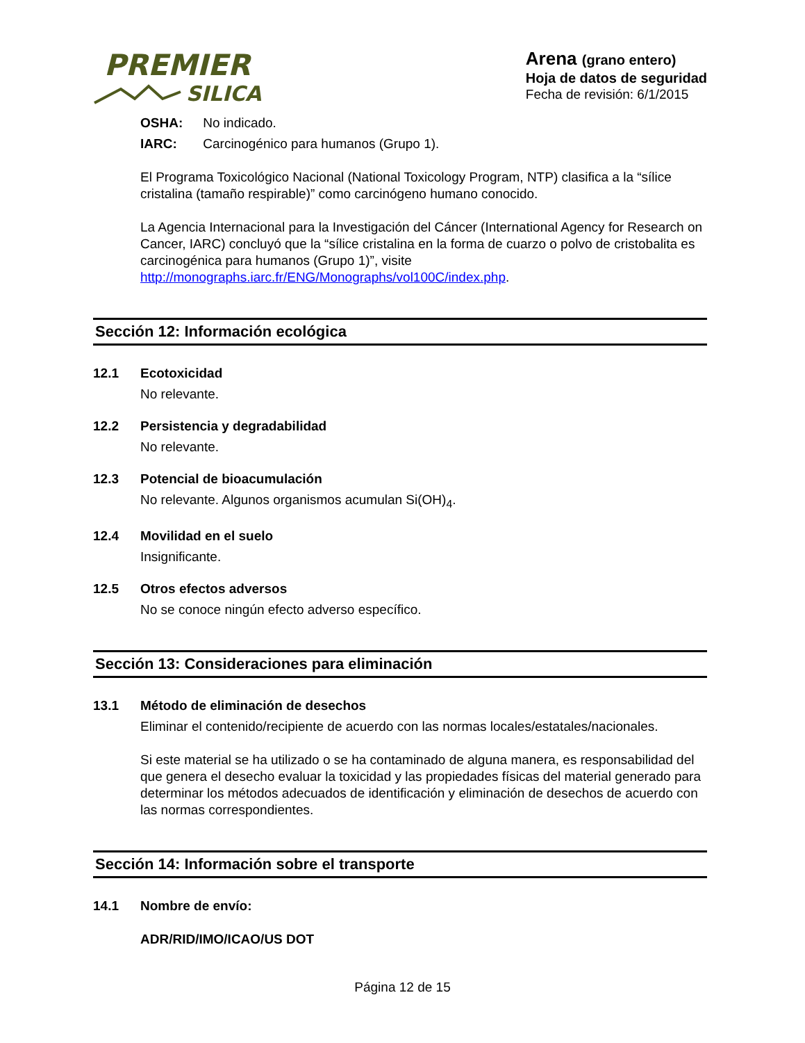PREMIER
SILICA
Arena (grano entero)
Hoja de datos de seguridad
Fecha de revisión: 6/1/2015
OSHA: No indicado.
IARC: Carcinogénico para humanos (Grupo 1).
El Programa Toxicológico Nacional (National Toxicology Program, NTP) clasifica a la “sílice cristalina (tamaño respirable)” como carcinógeno humano conocido.
La Agencia Internacional para la Investigación del Cáncer (International Agency for Research on Cancer, IARC) concluyó que la “sílice cristalina en la forma de cuarzo o polvo de cristobalita es carcinogénica para humanos (Grupo 1)”, visite http://monographs.iarc.fr/ENG/Monographs/vol100C/index.php.
Sección 12: Información ecológica
12.1 Ecotoxicidad
No relevante.
12.2 Persistencia y degradabilidad
No relevante.
12.3 Potencial de bioacumulación
No relevante. Algunos organismos acumulan Si(OH)<sub>4</sub>.
12.4 Movilidad en el suelo
Insignificante.
12.5 Otros efectos adversos
No se conoce ningún efecto adverso específico.
Sección 13: Consideraciones para eliminación
13.1 Método de eliminación de desechos
Eliminar el contenido/recipiente de acuerdo con las normas locales/estatales/nacionales.
Si este material se ha utilizado o se ha contaminado de alguna manera, es responsabilidad del que genera el desecho evaluar la toxicidad y las propiedades físicas del material generado para determinar los métodos adecuados de identificación y eliminación de desechos de acuerdo con las normas correspondientes.
Sección 14: Información sobre el transporte
14.1 Nombre de envío:
ADR/RID/IMO/ICAO/US DOT
Página 12 de 15